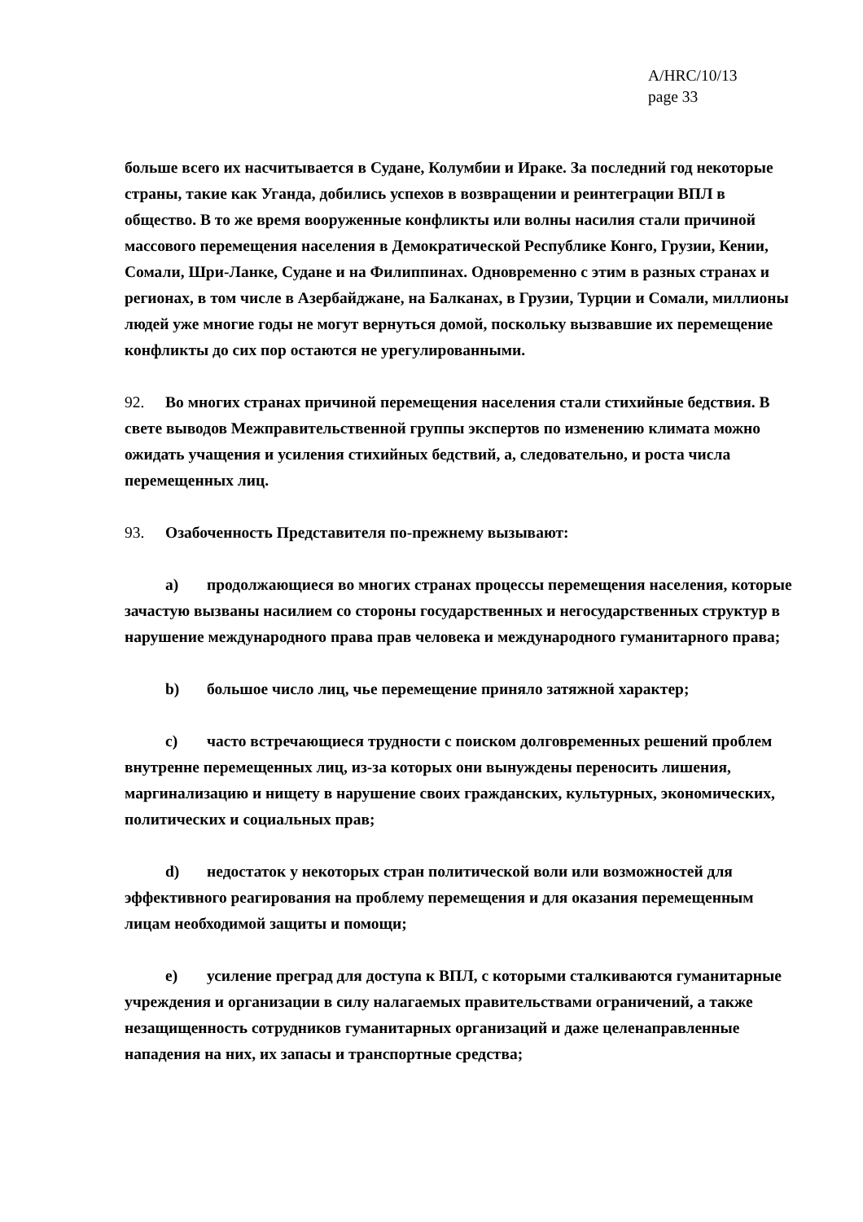A/HRC/10/13
page 33
больше всего их насчитывается в Судане, Колумбии и Ираке. За последний год некоторые страны, такие как Уганда, добились успехов в возвращении и реинтеграции ВПЛ в общество. В то же время вооруженные конфликты или волны насилия стали причиной массового перемещения населения в Демократической Республике Конго, Грузии, Кении, Сомали, Шри-Ланке, Судане и на Филиппинах. Одновременно с этим в разных странах и регионах, в том числе в Азербайджане, на Балканах, в Грузии, Турции и Сомали, миллионы людей уже многие годы не могут вернуться домой, поскольку вызвавшие их перемещение конфликты до сих пор остаются не урегулированными.
92. Во многих странах причиной перемещения населения стали стихийные бедствия. В свете выводов Межправительственной группы экспертов по изменению климата можно ожидать учащения и усиления стихийных бедствий, а, следовательно, и роста числа перемещенных лиц.
93. Озабоченность Представителя по-прежнему вызывают:
a) продолжающиеся во многих странах процессы перемещения населения, которые зачастую вызваны насилием со стороны государственных и негосударственных структур в нарушение международного права прав человека и международного гуманитарного права;
b) большое число лиц, чье перемещение приняло затяжной характер;
c) часто встречающиеся трудности с поиском долговременных решений проблем внутренне перемещенных лиц, из-за которых они вынуждены переносить лишения, маргинализацию и нищету в нарушение своих гражданских, культурных, экономических, политических и социальных прав;
d) недостаток у некоторых стран политической воли или возможностей для эффективного реагирования на проблему перемещения и для оказания перемещенным лицам необходимой защиты и помощи;
e) усиление преград для доступа к ВПЛ, с которыми сталкиваются гуманитарные учреждения и организации в силу налагаемых правительствами ограничений, а также незащищенность сотрудников гуманитарных организаций и даже целенаправленные нападения на них, их запасы и транспортные средства;